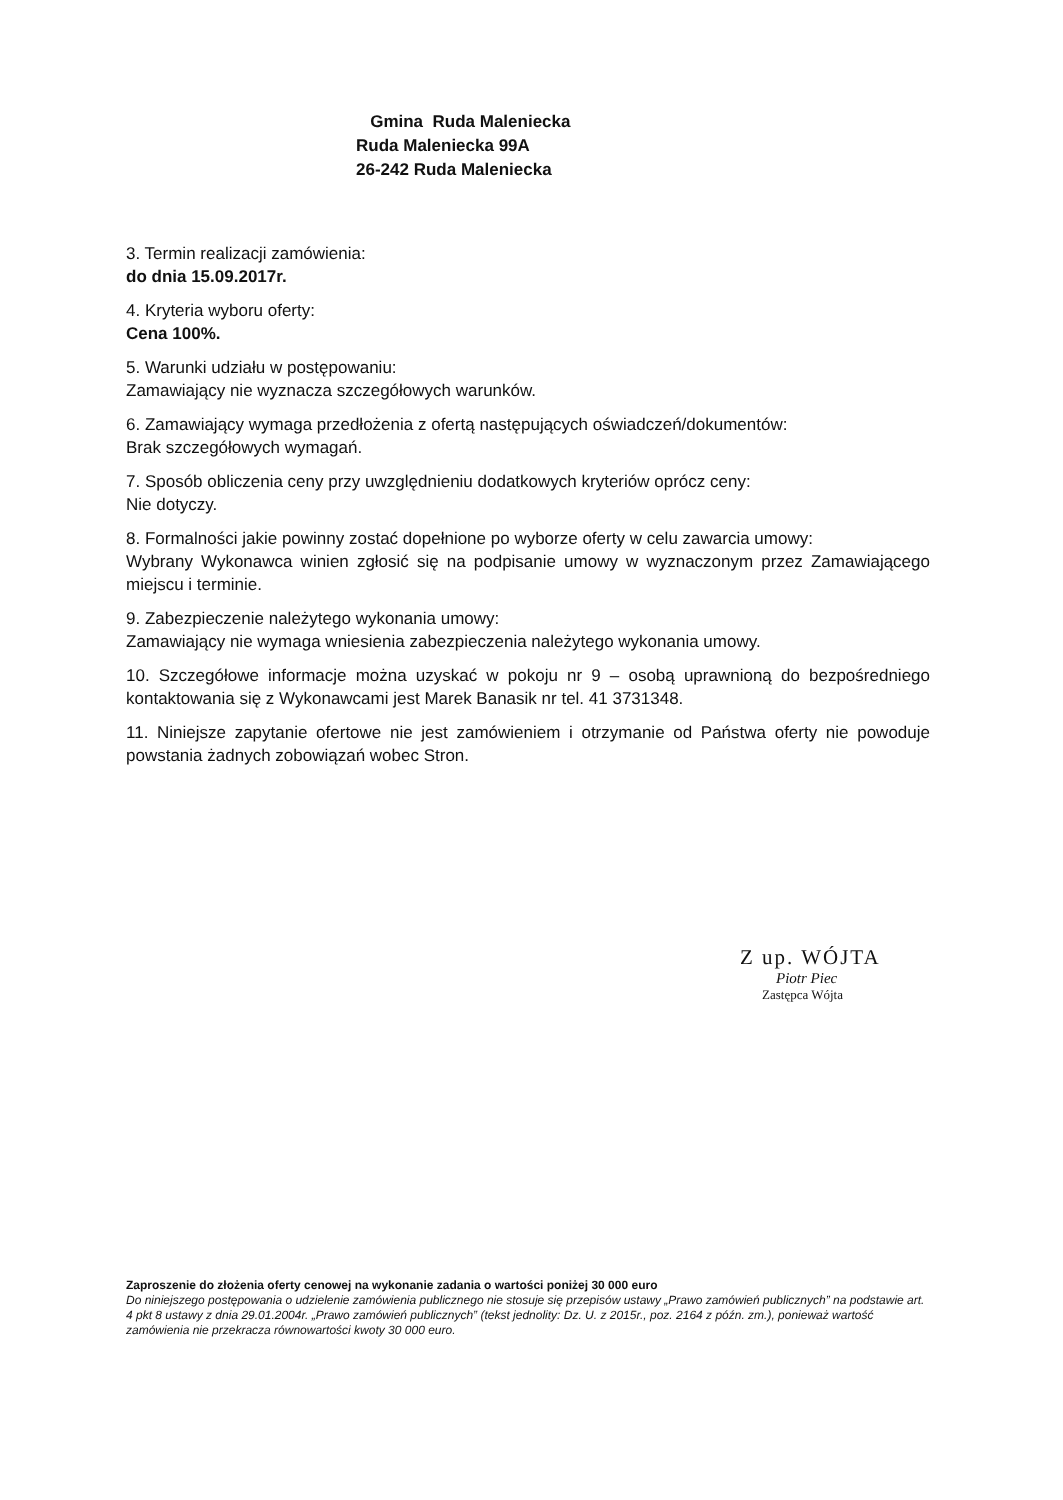Gmina Ruda Maleniecka
Ruda Maleniecka 99A
26-242 Ruda Maleniecka
3. Termin realizacji zamówienia:
do dnia 15.09.2017r.
4. Kryteria wyboru oferty:
Cena 100%.
5. Warunki udziału w postępowaniu:
Zamawiający nie wyznacza szczegółowych warunków.
6. Zamawiający wymaga przedłożenia z ofertą następujących oświadczeń/dokumentów:
Brak szczegółowych wymagań.
7. Sposób obliczenia ceny przy uwzględnieniu dodatkowych kryteriów oprócz ceny:
Nie dotyczy.
8. Formalności jakie powinny zostać dopełnione po wyborze oferty w celu zawarcia umowy:
Wybrany Wykonawca winien zgłosić się na podpisanie umowy w wyznaczonym przez Zamawiającego miejscu i terminie.
9. Zabezpieczenie należytego wykonania umowy:
Zamawiający nie wymaga wniesienia zabezpieczenia należytego wykonania umowy.
10. Szczegółowe informacje można uzyskać w pokoju nr 9 – osobą uprawnioną do bezpośredniego kontaktowania się z Wykonawcami jest Marek Banasik nr tel. 41 3731348.
11. Niniejsze zapytanie ofertowe nie jest zamówieniem i otrzymanie od Państwa oferty nie powoduje powstania żadnych zobowiązań wobec Stron.
Z up. WÓJTA
Piotr Piec
Zastępca Wójta
Zaproszenie do złożenia oferty cenowej na wykonanie zadania o wartości poniżej 30 000 euro
Do niniejszego postępowania o udzielenie zamówienia publicznego nie stosuje się przepisów ustawy „Prawo zamówień publicznych” na podstawie art. 4 pkt 8 ustawy z dnia 29.01.2004r. „Prawo zamówień publicznych” (tekst jednolity: Dz. U. z 2015r., poz. 2164 z późn. zm.), ponieważ wartość zamówienia nie przekracza równowartości kwoty 30 000 euro.